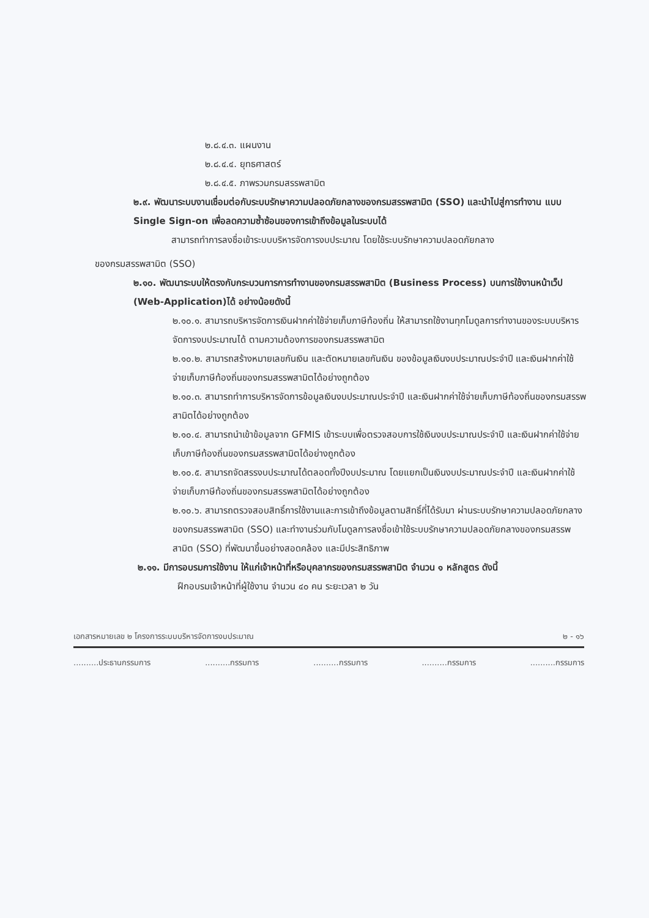๒.๘.๔.๓. แผนงาน
๒.๘.๔.๔. ยุทธศาสตร์
๒.๘.๔.๕. ภาพรวมกรมสรรพสามิต
๒.๙. พัฒนาระบบงานเชื่อมต่อกับระบบรักษาความปลอดภัยกลางของกรมสรรพสามิต (SSO) และนำไปสู่การทำงาน แบบ Single Sign-on เพื่อลดความซ้ำซ้อนของการเข้าถึงข้อมูลในระบบได้
สามารถทำการลงชื่อเข้าระบบบริหารจัดการงบประมาณ โดยใช้ระบบรักษาความปลอดภัยกลาง
ของกรมสรรพสามิต (SSO)
๒.๑๐. พัฒนาระบบให้ตรงกับกระบวนการการทำงานของกรมสรรพสามิต (Business Process) บนการใช้งานหน้าเว็ป (Web-Application)ได้ อย่างน้อยดังนี้
๒.๑๐.๑. สามารถบริหารจัดการเงินฝากค่าใช้จ่ายเก็บภาษีท้องถิ่น ให้สามารถใช้งานทุกโมดูลการทำงานของระบบบริหารจัดการงบประมาณได้ ตามความต้องการของกรมสรรพสามิต
๒.๑๐.๒. สามารถสร้างหมายเลขกันเงิน และตัดหมายเลขกันเงิน ของข้อมูลเงินงบประมาณประจำปี และเงินฝากค่าใช้จ่ายเก็บภาษีท้องถิ่นของกรมสรรพสามิตได้อย่างถูกต้อง
๒.๑๐.๓. สามารถทำการบริหารจัดการข้อมูลเงินงบประมาณประจำปี และเงินฝากค่าใช้จ่ายเก็บภาษีท้องถิ่นของกรมสรรพสามิตได้อย่างถูกต้อง
๒.๑๐.๔. สามารถนำเข้าข้อมูลจาก GFMIS เข้าระบบเพื่อตรวจสอบการใช้เงินงบประมาณประจำปี และเงินฝากค่าใช้จ่ายเก็บภาษีท้องถิ่นของกรมสรรพสามิตได้อย่างถูกต้อง
๒.๑๐.๕. สามารถจัดสรรงบประมาณได้ตลอดทั้งปีงบประมาณ โดยแยกเป็นเงินงบประมาณประจำปี และเงินฝากค่าใช้จ่ายเก็บภาษีท้องถิ่นของกรมสรรพสามิตได้อย่างถูกต้อง
๒.๑๐.๖. สามารถตรวจสอบสิทธิ์การใช้งานและการเข้าถึงข้อมูลตามสิทธิ์ที่ได้รับมา ผ่านระบบรักษาความปลอดภัยกลางของกรมสรรพสามิต (SSO) และทำงานร่วมกับโมดูลการลงชื่อเข้าใช้ระบบรักษาความปลอดภัยกลางของกรมสรรพสามิต (SSO) ที่พัฒนาขึ้นอย่างสอดคล้อง และมีประสิทธิภาพ
๒.๑๑. มีการอบรมการใช้งาน ให้แก่เจ้าหน้าที่หรือบุคลากรของกรมสรรพสามิต จำนวน ๑ หลักสูตร ดังนี้
ฝึกอบรมเจ้าหน้าที่ผู้ใช้งาน จำนวน ๔๐ คน ระยะเวลา ๒ วัน
เอกสารหมายเลข ๒ โครงการระบบบริหารจัดการงบประมาณ ๒ - ๑๖
..........ประธานกรรมการ..........กรรมการ..........กรรมการ..........กรรมการ..........กรรมการ